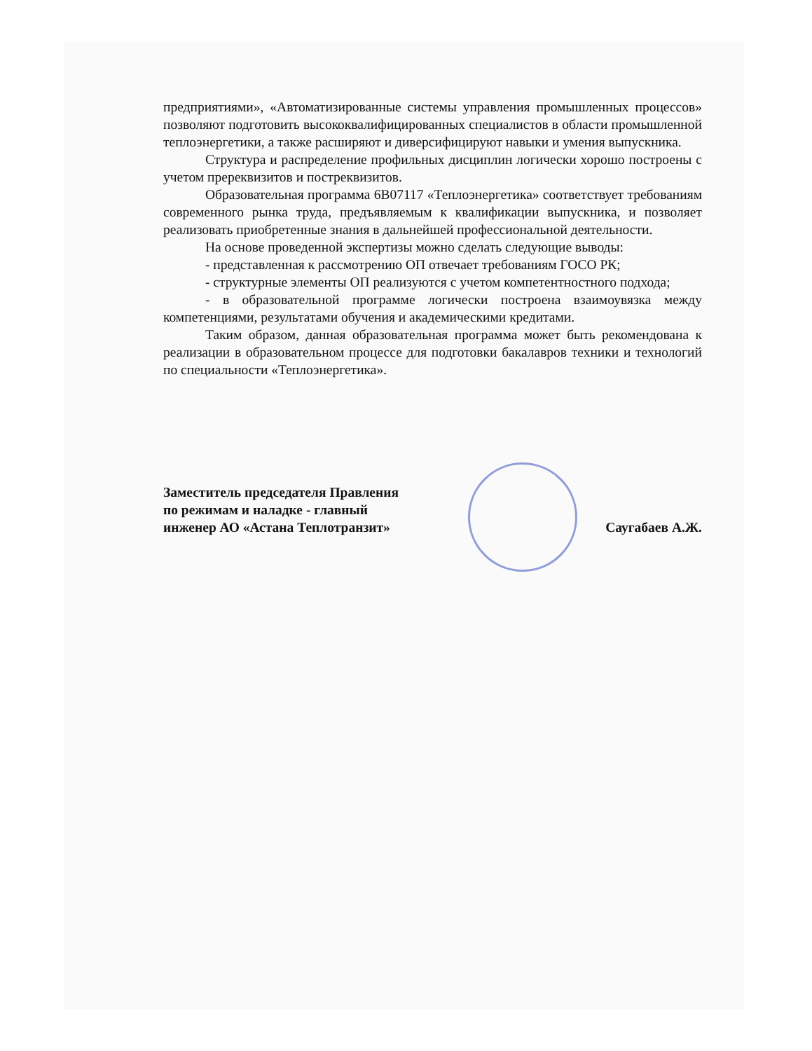предприятиями», «Автоматизированные системы управления промышленных процессов» позволяют подготовить высококвалифицированных специалистов в области промышленной теплоэнергетики, а также расширяют и диверсифицируют навыки и умения выпускника.
Структура и распределение профильных дисциплин логически хорошо построены с учетом пререквизитов и постреквизитов.
Образовательная программа 6B07117 «Теплоэнергетика» соответствует требованиям современного рынка труда, предъявляемым к квалификации выпускника, и позволяет реализовать приобретенные знания в дальнейшей профессиональной деятельности.
На основе проведенной экспертизы можно сделать следующие выводы:
- представленная к рассмотрению ОП отвечает требованиям ГОСО РК;
- структурные элементы ОП реализуются с учетом компетентностного подхода;
- в образовательной программе логически построена взаимоувязка между компетенциями, результатами обучения и академическими кредитами.
Таким образом, данная образовательная программа может быть рекомендована к реализации в образовательном процессе для подготовки бакалавров техники и технологий по специальности «Теплоэнергетика».
Заместитель председателя Правления
по режимам и наладке - главный
инженер АО «Астана Теплотранзит»
Саугабаев А.Ж.